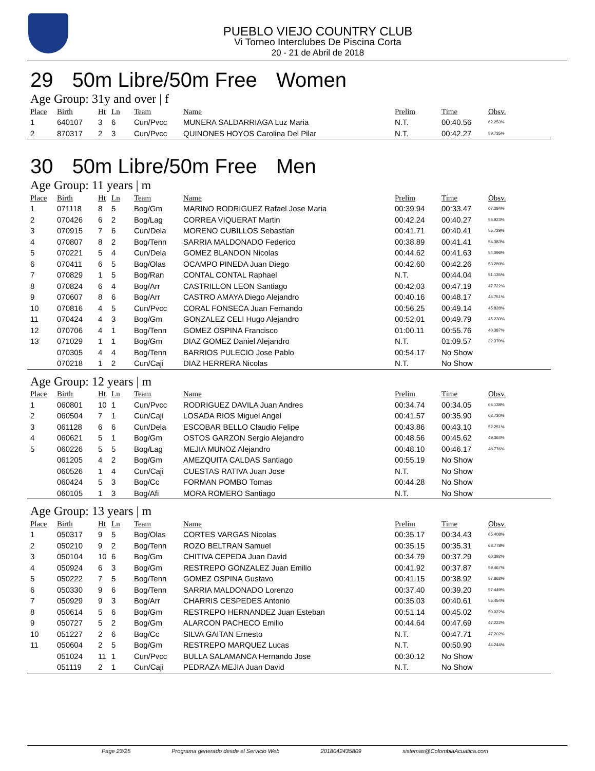PUEBLO VIEJO COUNTRY CLUB
Vi Torneo Interclubes De Piscina Corta
20 - 21 de Abril de 2018
29 50m Libre/50m Free Women
Age Group: 31y and over | f
| Place | Birth | Ht | Ln | Team | Name | Prelim | Time | Obsv. |
| --- | --- | --- | --- | --- | --- | --- | --- | --- |
| 1 | 640107 | 3 | 6 | Cun/Pvcc | MUNERA SALDARRIAGA Luz Maria | N.T. | 00:40.56 | 62.253% |
| 2 | 870317 | 2 | 3 | Cun/Pvcc | QUINONES HOYOS Carolina Del Pilar | N.T. | 00:42.27 | 59.735% |
30 50m Libre/50m Free Men
Age Group: 11 years | m
| Place | Birth | Ht | Ln | Team | Name | Prelim | Time | Obsv. |
| --- | --- | --- | --- | --- | --- | --- | --- | --- |
| 1 | 071118 | 8 | 5 | Bog/Gm | MARINO RODRIGUEZ Rafael Jose Maria | 00:39.94 | 00:33.47 | 67.284% |
| 2 | 070426 | 6 | 2 | Bog/Lag | CORREA VIQUERAT Martin | 00:42.24 | 00:40.27 | 55.923% |
| 3 | 070915 | 7 | 6 | Cun/Dela | MORENO CUBILLOS Sebastian | 00:41.71 | 00:40.41 | 55.729% |
| 4 | 070807 | 8 | 2 | Bog/Tenn | SARRIA MALDONADO Federico | 00:38.89 | 00:41.41 | 54.383% |
| 5 | 070221 | 5 | 4 | Cun/Dela | GOMEZ BLANDON Nicolas | 00:44.62 | 00:41.63 | 54.096% |
| 6 | 070411 | 6 | 5 | Bog/Olas | OCAMPO PINEDA Juan Diego | 00:42.60 | 00:42.26 | 53.289% |
| 7 | 070829 | 1 | 5 | Bog/Ran | CONTAL CONTAL Raphael | N.T. | 00:44.04 | 51.135% |
| 8 | 070824 | 6 | 4 | Bog/Arr | CASTRILLON LEON Santiago | 00:42.03 | 00:47.19 | 47.722% |
| 9 | 070607 | 8 | 6 | Bog/Arr | CASTRO AMAYA Diego Alejandro | 00:40.16 | 00:48.17 | 46.751% |
| 10 | 070816 | 4 | 5 | Cun/Pvcc | CORAL FONSECA Juan Fernando | 00:56.25 | 00:49.14 | 45.828% |
| 11 | 070424 | 4 | 3 | Bog/Gm | GONZALEZ CELI Hugo Alejandro | 00:52.01 | 00:49.79 | 45.230% |
| 12 | 070706 | 4 | 1 | Bog/Tenn | GOMEZ OSPINA Francisco | 01:00.11 | 00:55.76 | 40.387% |
| 13 | 071029 | 1 | 1 | Bog/Gm | DIAZ GOMEZ Daniel Alejandro | N.T. | 01:09.57 | 32.370% |
| | 070305 | 4 | 4 | Bog/Tenn | BARRIOS PULECIO Jose Pablo | 00:54.17 | No Show | |
| | 070218 | 1 | 2 | Cun/Caji | DIAZ HERRERA Nicolas | N.T. | No Show | |
Age Group: 12 years | m
| Place | Birth | Ht | Ln | Team | Name | Prelim | Time | Obsv. |
| --- | --- | --- | --- | --- | --- | --- | --- | --- |
| 1 | 060801 | 10 | 1 | Cun/Pvcc | RODRIGUEZ DAVILA Juan Andres | 00:34.74 | 00:34.05 | 66.138% |
| 2 | 060504 | 7 | 1 | Cun/Caji | LOSADA RIOS Miguel Angel | 00:41.57 | 00:35.90 | 62.730% |
| 3 | 061128 | 6 | 6 | Cun/Dela | ESCOBAR BELLO Claudio Felipe | 00:43.86 | 00:43.10 | 52.251% |
| 4 | 060621 | 5 | 1 | Bog/Gm | OSTOS GARZON Sergio Alejandro | 00:48.56 | 00:45.62 | 49.364% |
| 5 | 060226 | 5 | 5 | Bog/Lag | MEJIA MUNOZ Alejandro | 00:48.10 | 00:46.17 | 48.776% |
| | 061205 | 4 | 2 | Bog/Gm | AMEZQUITA CALDAS Santiago | 00:55.19 | No Show | |
| | 060526 | 1 | 4 | Cun/Caji | CUESTAS RATIVA Juan Jose | N.T. | No Show | |
| | 060424 | 5 | 3 | Bog/Cc | FORMAN POMBO Tomas | 00:44.28 | No Show | |
| | 060105 | 1 | 3 | Bog/Afi | MORA ROMERO Santiago | N.T. | No Show | |
Age Group: 13 years | m
| Place | Birth | Ht | Ln | Team | Name | Prelim | Time | Obsv. |
| --- | --- | --- | --- | --- | --- | --- | --- | --- |
| 1 | 050317 | 9 | 5 | Bog/Olas | CORTES VARGAS Nicolas | 00:35.17 | 00:34.43 | 65.408% |
| 2 | 050210 | 9 | 2 | Bog/Tenn | ROZO BELTRAN Samuel | 00:35.15 | 00:35.31 | 63.778% |
| 3 | 050104 | 10 | 6 | Bog/Gm | CHITIVA CEPEDA Juan David | 00:34.79 | 00:37.29 | 60.392% |
| 4 | 050924 | 6 | 3 | Bog/Gm | RESTREPO GONZALEZ Juan Emilio | 00:41.92 | 00:37.87 | 59.467% |
| 5 | 050222 | 7 | 5 | Bog/Tenn | GOMEZ OSPINA Gustavo | 00:41.15 | 00:38.92 | 57.862% |
| 6 | 050330 | 9 | 6 | Bog/Tenn | SARRIA MALDONADO Lorenzo | 00:37.40 | 00:39.20 | 57.449% |
| 7 | 050929 | 9 | 3 | Bog/Arr | CHARRIS CESPEDES Antonio | 00:35.03 | 00:40.61 | 55.454% |
| 8 | 050614 | 5 | 6 | Bog/Gm | RESTREPO HERNANDEZ Juan Esteban | 00:51.14 | 00:45.02 | 50.022% |
| 9 | 050727 | 5 | 2 | Bog/Gm | ALARCON PACHECO Emilio | 00:44.64 | 00:47.69 | 47.222% |
| 10 | 051227 | 2 | 6 | Bog/Cc | SILVA GAITAN Ernesto | N.T. | 00:47.71 | 47.202% |
| 11 | 050604 | 2 | 5 | Bog/Gm | RESTREPO MARQUEZ Lucas | N.T. | 00:50.90 | 44.244% |
| | 051024 | 11 | 1 | Cun/Pvcc | BULLA SALAMANCA Hernando Jose | 00:30.12 | No Show | |
| | 051119 | 2 | 1 | Cun/Caji | PEDRAZA MEJIA Juan David | N.T. | No Show | |
Page 23/25 Programa generado desde el Servicio Web 2018042435809 sistemas@ColombiaAcuatica.com